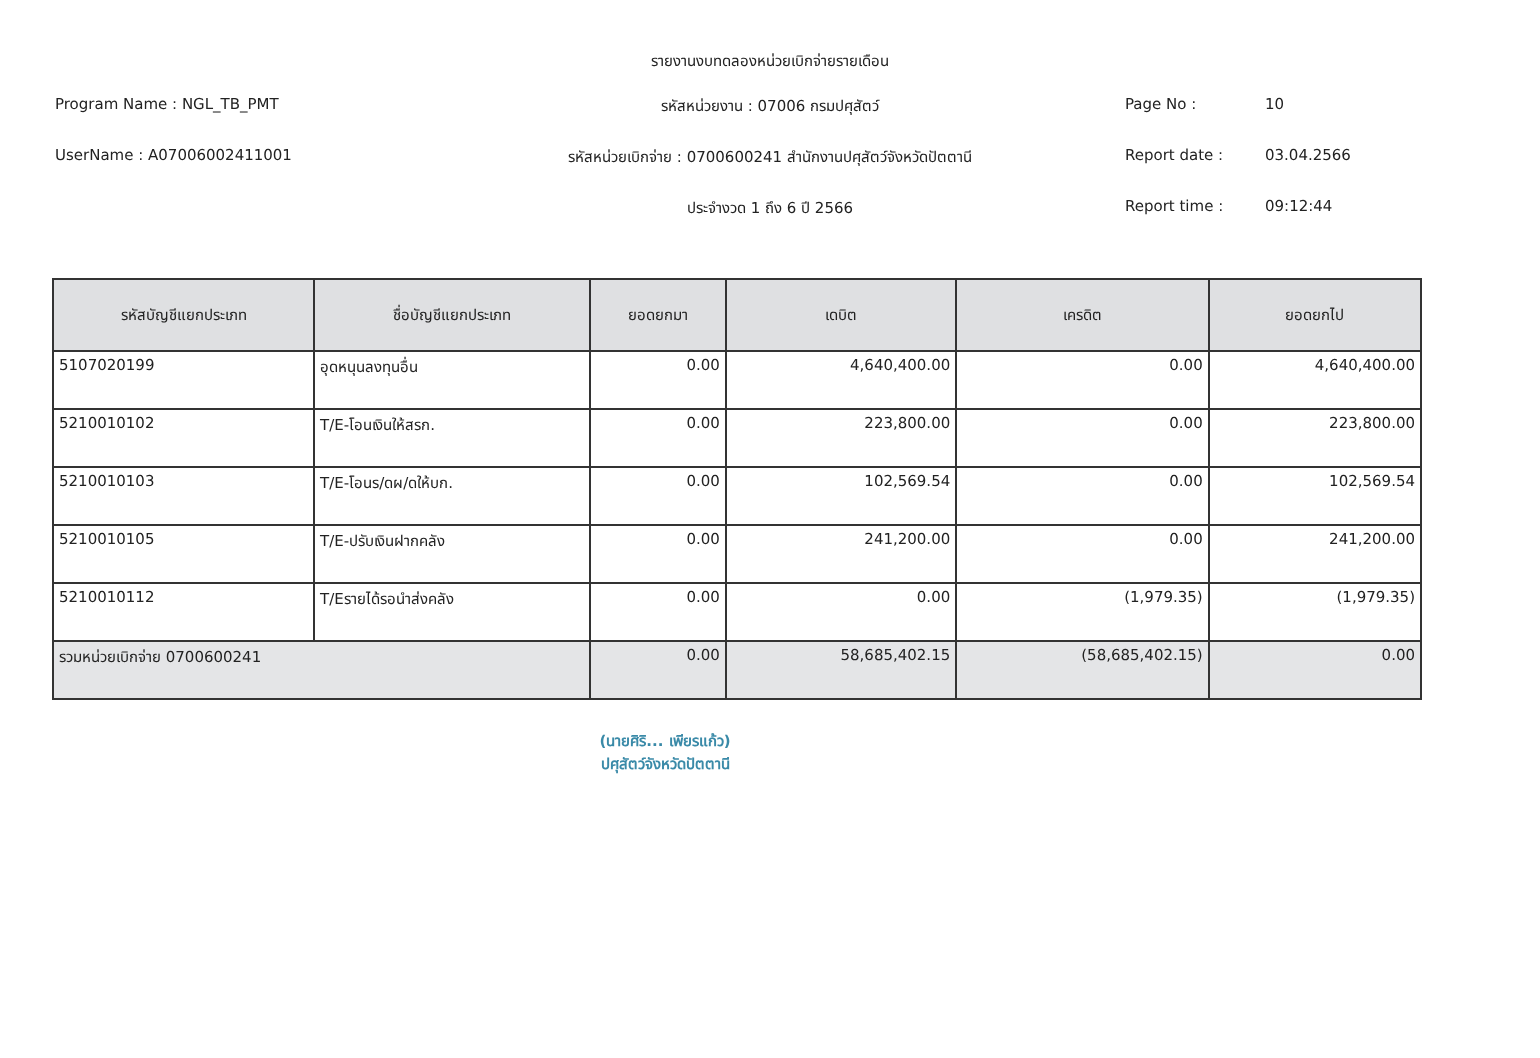รายงานงบทดลองหน่วยเบิกจ่ายรายเดือน
Program Name : NGL_TB_PMT
UserName : A07006002411001
รหัสหน่วยงาน : 07006 กรมปศุสัตว์
รหัสหน่วยเบิกจ่าย : 0700600241 สำนักงานปศุสัตว์จังหวัดปัตตานี
ประจำงวด 1 ถึง 6 ปี 2566
Page No : 10
Report date : 03.04.2566
Report time : 09:12:44
| รหัสบัญชีแยกประเภท | ชื่อบัญชีแยกประเภท | ยอดยกมา | เดบิต | เครดิต | ยอดยกไป |
| --- | --- | --- | --- | --- | --- |
| 5107020199 | อุดหนุนลงทุนอื่น | 0.00 | 4,640,400.00 | 0.00 | 4,640,400.00 |
| 5210010102 | T/E-โอนเงินให้สรก. | 0.00 | 223,800.00 | 0.00 | 223,800.00 |
| 5210010103 | T/E-โอนร/ดผ/ดให้บก. | 0.00 | 102,569.54 | 0.00 | 102,569.54 |
| 5210010105 | T/E-ปรับเงินฝากคลัง | 0.00 | 241,200.00 | 0.00 | 241,200.00 |
| 5210010112 | T/Eรายได้รอนำส่งคลัง | 0.00 | 0.00 | (1,979.35) | (1,979.35) |
| รวมหน่วยเบิกจ่าย 0700600241 | | 0.00 | 58,685,402.15 | (58,685,402.15) | 0.00 |
(นายศิริ... เพียรแก้ว)
ปศุสัตว์จังหวัดปัตตานี